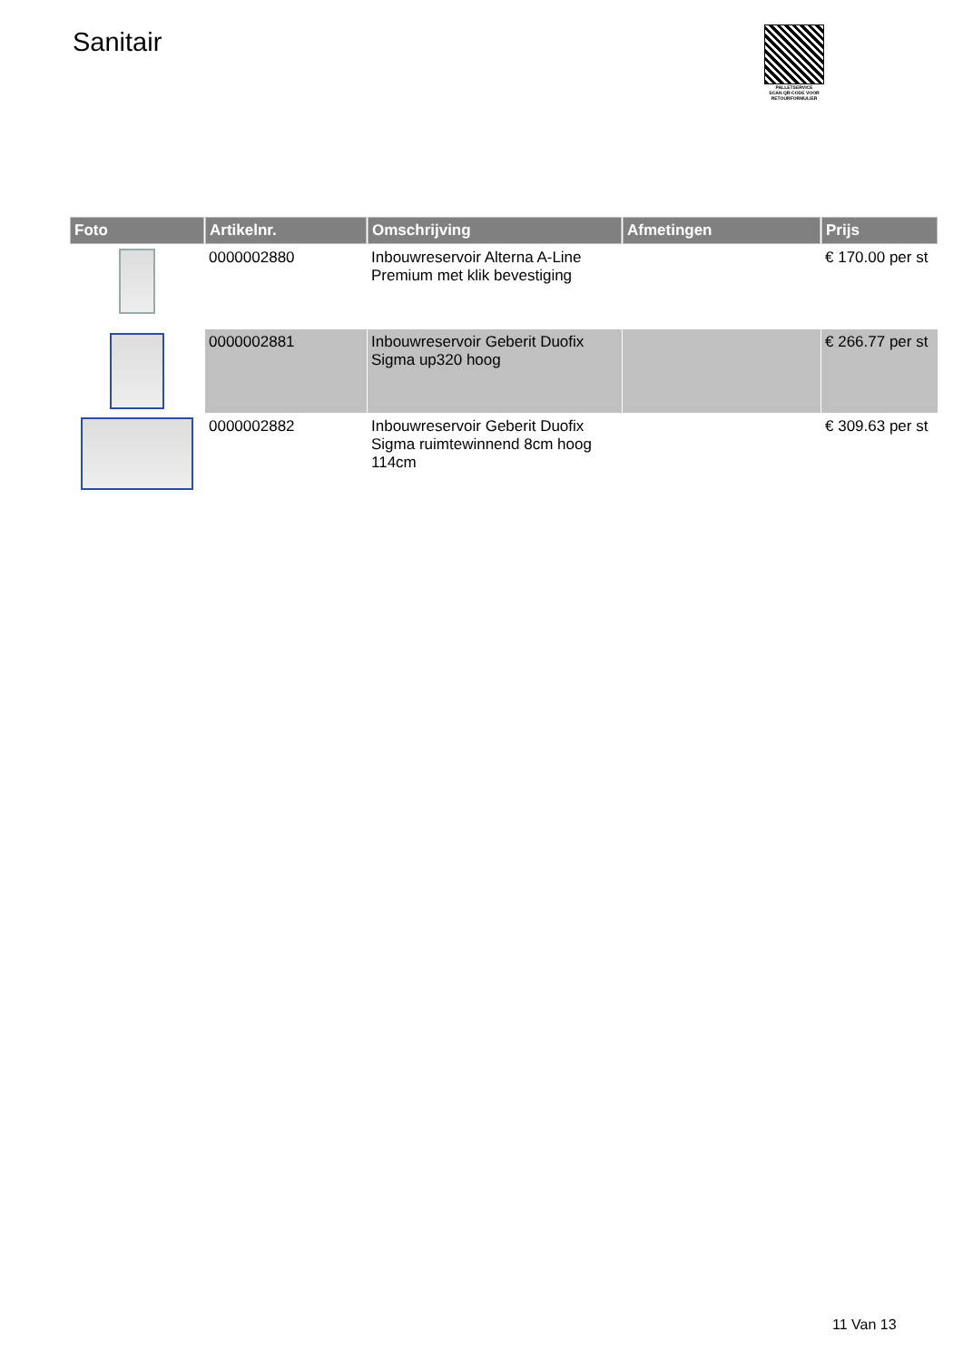Sanitair
PALLETSERVICE
SCAN QR-CODE VOOR RETOURFORMULIER
| Foto | Artikelnr. | Omschrijving | Afmetingen | Prijs |
| --- | --- | --- | --- | --- |
| | 0000002880 | Inbouwreservoir Alterna A-Line Premium met klik bevestiging | | € 170.00 per st |
| | 0000002881 | Inbouwreservoir Geberit Duofix Sigma up320 hoog | | € 266.77 per st |
| | 0000002882 | Inbouwreservoir Geberit Duofix Sigma ruimtewinnend 8cm hoog 114cm | | € 309.63 per st |
11 Van 13